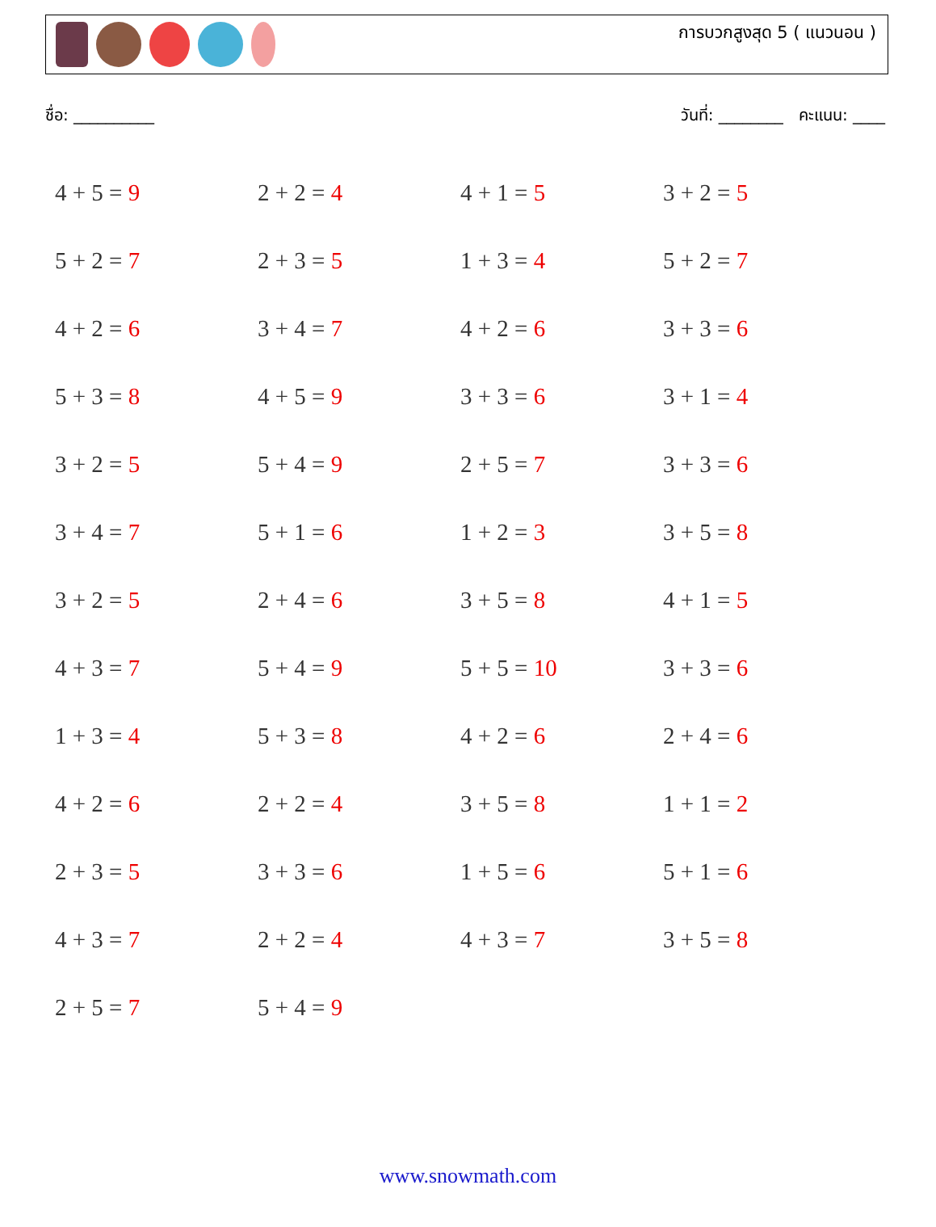การบวกสูงสุด 5 ( แนวนอน )
ชื่อ: __________ วันที่: ________ คะแนน: ____
| 4 + 5 = 9 | 2 + 2 = 4 | 4 + 1 = 5 | 3 + 2 = 5 |
| 5 + 2 = 7 | 2 + 3 = 5 | 1 + 3 = 4 | 5 + 2 = 7 |
| 4 + 2 = 6 | 3 + 4 = 7 | 4 + 2 = 6 | 3 + 3 = 6 |
| 5 + 3 = 8 | 4 + 5 = 9 | 3 + 3 = 6 | 3 + 1 = 4 |
| 3 + 2 = 5 | 5 + 4 = 9 | 2 + 5 = 7 | 3 + 3 = 6 |
| 3 + 4 = 7 | 5 + 1 = 6 | 1 + 2 = 3 | 3 + 5 = 8 |
| 3 + 2 = 5 | 2 + 4 = 6 | 3 + 5 = 8 | 4 + 1 = 5 |
| 4 + 3 = 7 | 5 + 4 = 9 | 5 + 5 = 10 | 3 + 3 = 6 |
| 1 + 3 = 4 | 5 + 3 = 8 | 4 + 2 = 6 | 2 + 4 = 6 |
| 4 + 2 = 6 | 2 + 2 = 4 | 3 + 5 = 8 | 1 + 1 = 2 |
| 2 + 3 = 5 | 3 + 3 = 6 | 1 + 5 = 6 | 5 + 1 = 6 |
| 4 + 3 = 7 | 2 + 2 = 4 | 4 + 3 = 7 | 3 + 5 = 8 |
| 2 + 5 = 7 | 5 + 4 = 9 | | |
www.snowmath.com